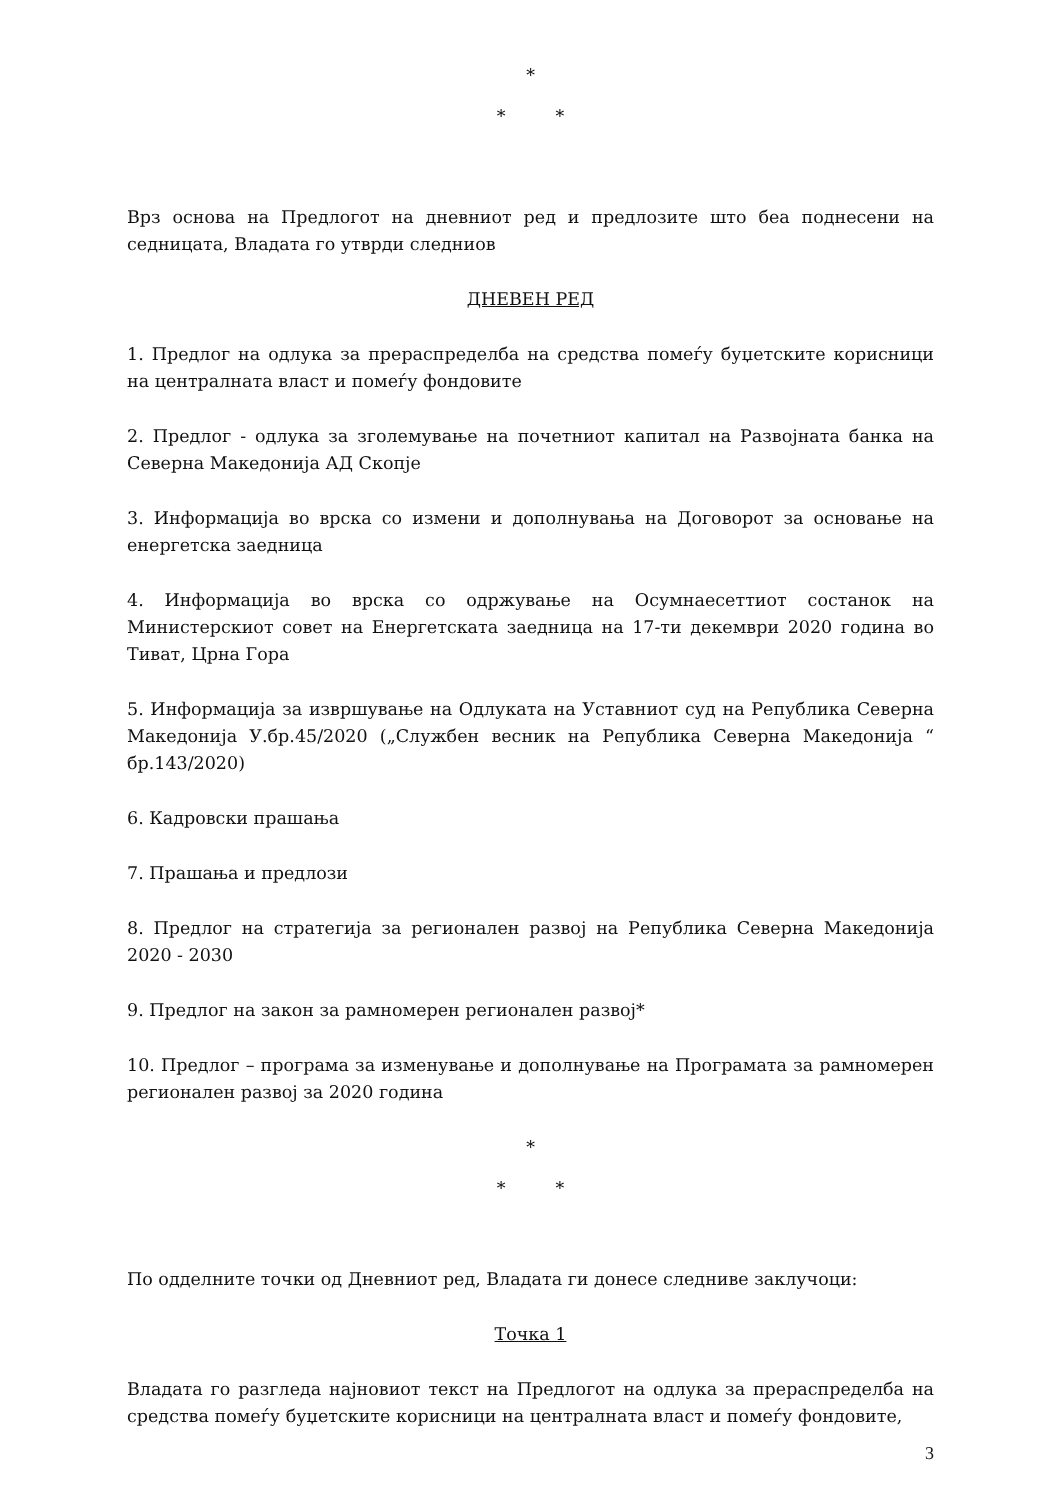*
* *
Врз основа на Предлогот на дневниот ред и предлозите што беа поднесени на седницата, Владата го утврди следниов
ДНЕВЕН РЕД
1. Предлог на одлука за прераспределба на средства помеѓу буџетските корисници на централната власт и помеѓу фондовите
2. Предлог - одлука за зголемување на почетниот капитал на Развојната банка на Северна Македонија АД Скопје
3. Информација во врска со измени и дополнувања на Договорот за основање на енергетска заедница
4. Информација во врска со одржување на Осумнаесеттиот состанок на Министерскиот совет на Енергетската заедница на 17-ти декември 2020 година во Тиват, Црна Гора
5. Информација за извршување на Одлуката на Уставниот суд на Република Северна Македонија У.бр.45/2020 („Службен весник на Република Северна Македонија “ бр.143/2020)
6. Кадровски прашања
7. Прашања и предлози
8. Предлог на стратегија за регионален развој на Република Северна Македонија 2020 - 2030
9. Предлог на закон за рамномерен регионален развој*
10. Предлог – програма за изменување и дополнување на Програмата за рамномерен регионален развој за 2020 година
*
* *
По одделните точки од Дневниот ред, Владата ги донесе следниве заклучоци:
Точка 1
Владата го разгледа најновиот текст на Предлогот на одлука за прераспределба на средства помеѓу буџетските корисници на централната власт и помеѓу фондовите,
3